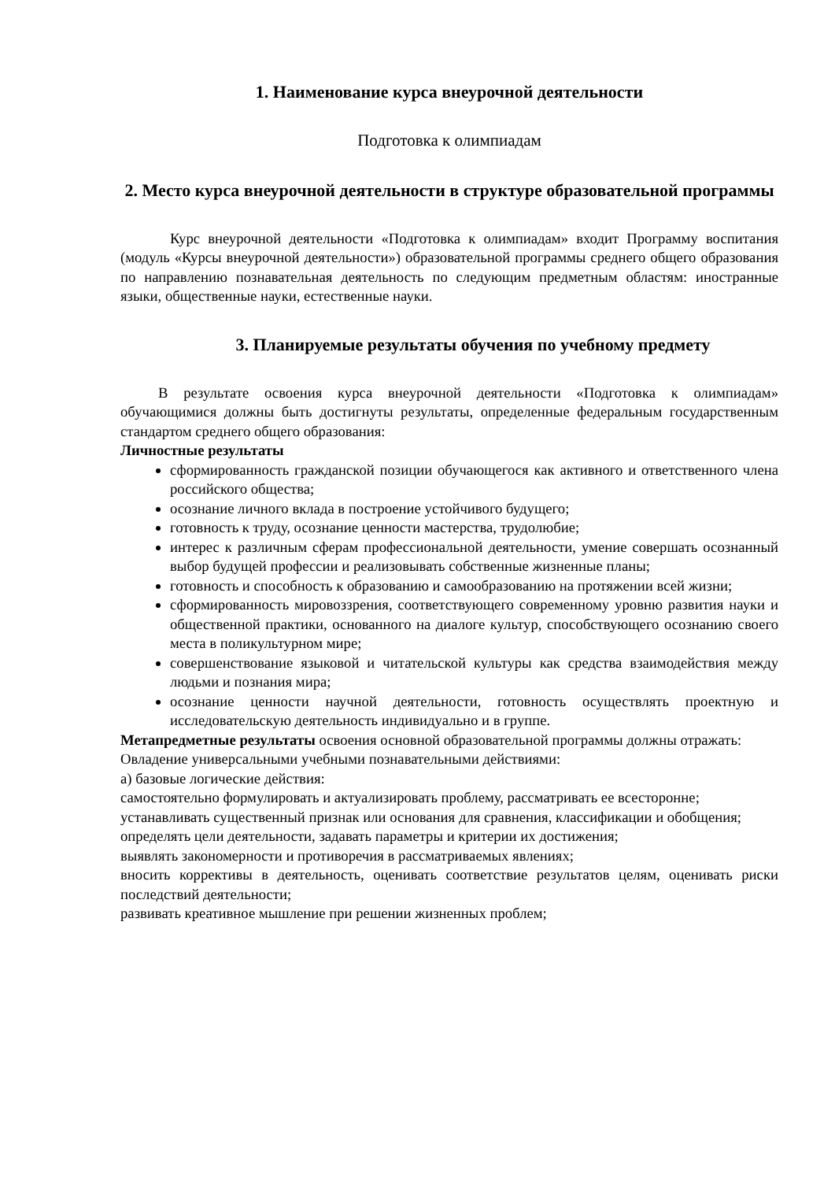1. Наименование курса внеурочной деятельности
Подготовка к олимпиадам
2. Место курса внеурочной деятельности в структуре образовательной программы
Курс внеурочной деятельности «Подготовка к олимпиадам» входит Программу воспитания (модуль «Курсы внеурочной деятельности») образовательной программы среднего общего образования по направлению познавательная деятельность по следующим предметным областям: иностранные языки, общественные науки, естественные науки.
3. Планируемые результаты обучения по учебному предмету
В результате освоения курса внеурочной деятельности «Подготовка к олимпиадам» обучающимися должны быть достигнуты результаты, определенные федеральным государственным стандартом среднего общего образования:
Личностные результаты
сформированность гражданской позиции обучающегося как активного и ответственного члена российского общества;
осознание личного вклада в построение устойчивого будущего;
готовность к труду, осознание ценности мастерства, трудолюбие;
интерес к различным сферам профессиональной деятельности, умение совершать осознанный выбор будущей профессии и реализовывать собственные жизненные планы;
готовность и способность к образованию и самообразованию на протяжении всей жизни;
сформированность мировоззрения, соответствующего современному уровню развития науки и общественной практики, основанного на диалоге культур, способствующего осознанию своего места в поликультурном мире;
совершенствование языковой и читательской культуры как средства взаимодействия между людьми и познания мира;
осознание ценности научной деятельности, готовность осуществлять проектную и исследовательскую деятельность индивидуально и в группе.
Метапредметные результаты освоения основной образовательной программы должны отражать:
Овладение универсальными учебными познавательными действиями:
а) базовые логические действия:
самостоятельно формулировать и актуализировать проблему, рассматривать ее всесторонне;
устанавливать существенный признак или основания для сравнения, классификации и обобщения;
определять цели деятельности, задавать параметры и критерии их достижения;
выявлять закономерности и противоречия в рассматриваемых явлениях;
вносить коррективы в деятельность, оценивать соответствие результатов целям, оценивать риски последствий деятельности;
развивать креативное мышление при решении жизненных проблем;